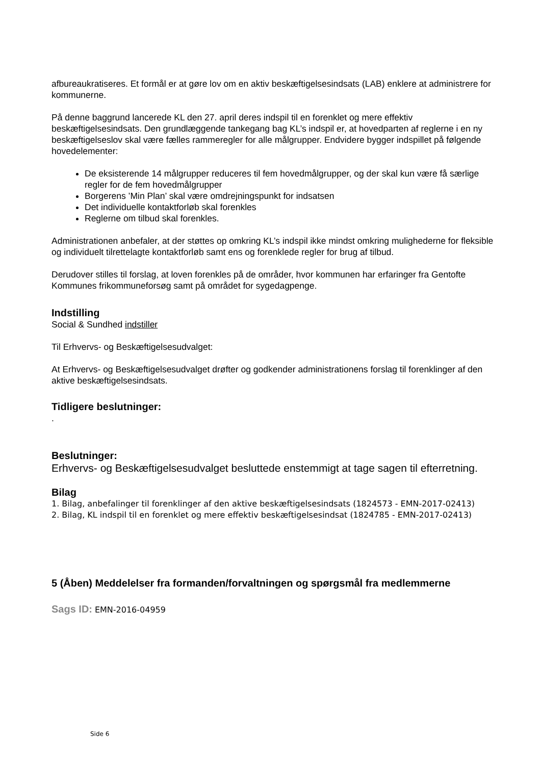afbureaukratiseres. Et formål er at gøre lov om en aktiv beskæftigelsesindsats (LAB) enklere at administrere for kommunerne.
På denne baggrund lancerede KL den 27. april deres indspil til en forenklet og mere effektiv beskæftigelsesindsats. Den grundlæggende tankegang bag KL’s indspil er, at hovedparten af reglerne i en ny beskæftigelseslov skal være fælles rammeregler for alle målgrupper. Endvidere bygger indspillet på følgende hovedelementer:
De eksisterende 14 målgrupper reduceres til fem hovedmålgrupper, og der skal kun være få særlige regler for de fem hovedmålgrupper
Borgerens ’Min Plan’ skal være omdrejningspunkt for indsatsen
Det individuelle kontaktforløb skal forenkles
Reglerne om tilbud skal forenkles.
Administrationen anbefaler, at der støttes op omkring KL’s indspil ikke mindst omkring mulighederne for fleksible og individuelt tilrettelagte kontaktforløb samt ens og forenklede regler for brug af tilbud.
Derudover stilles til forslag, at loven forenkles på de områder, hvor kommunen har erfaringer fra Gentofte Kommunes frikommuneforsøg samt på området for sygedagpenge.
Indstilling
Social & Sundhed indstiller
Til Erhvervs- og Beskæftigelsesudvalget:
At Erhvervs- og Beskæftigelsesudvalget drøfter og godkender administrationens forslag til forenklinger af den aktive beskæftigelsesindsats.
Tidligere beslutninger:
.
Beslutninger:
Erhvervs- og Beskæftigelsesudvalget besluttede enstemmigt at tage sagen til efterretning.
Bilag
1. Bilag, anbefalinger til forenklinger af den aktive beskæftigelsesindsats (1824573 - EMN-2017-02413)
2. Bilag, KL indspil til en forenklet og mere effektiv beskæftigelsesindsat (1824785 - EMN-2017-02413)
5 (Åben) Meddelelser fra formanden/forvaltningen og spørgsmål fra medlemmerne
Sags ID: EMN-2016-04959
Side 6